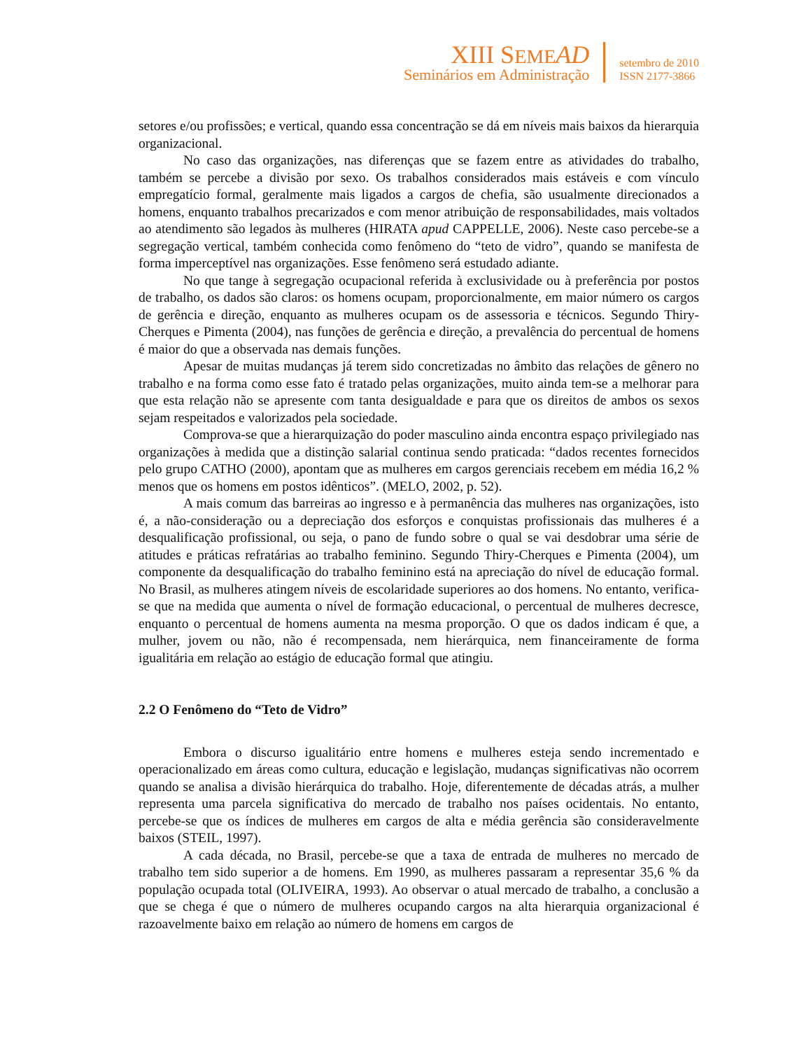XIII SEME AD
Seminários em Administração
setembro de 2010
ISSN 2177-3866
setores e/ou profissões; e vertical, quando essa concentração se dá em níveis mais baixos da hierarquia organizacional.
No caso das organizações, nas diferenças que se fazem entre as atividades do trabalho, também se percebe a divisão por sexo. Os trabalhos considerados mais estáveis e com vínculo empregatício formal, geralmente mais ligados a cargos de chefia, são usualmente direcionados a homens, enquanto trabalhos precarizados e com menor atribuição de responsabilidades, mais voltados ao atendimento são legados às mulheres (HIRATA apud CAPPELLE, 2006). Neste caso percebe-se a segregação vertical, também conhecida como fenômeno do “teto de vidro”, quando se manifesta de forma imperceptível nas organizações. Esse fenômeno será estudado adiante.
No que tange à segregação ocupacional referida à exclusividade ou à preferência por postos de trabalho, os dados são claros: os homens ocupam, proporcionalmente, em maior número os cargos de gerência e direção, enquanto as mulheres ocupam os de assessoria e técnicos. Segundo Thiry-Cherques e Pimenta (2004), nas funções de gerência e direção, a prevalência do percentual de homens é maior do que a observada nas demais funções.
Apesar de muitas mudanças já terem sido concretizadas no âmbito das relações de gênero no trabalho e na forma como esse fato é tratado pelas organizações, muito ainda tem-se a melhorar para que esta relação não se apresente com tanta desigualdade e para que os direitos de ambos os sexos sejam respeitados e valorizados pela sociedade.
Comprova-se que a hierarquização do poder masculino ainda encontra espaço privilegiado nas organizações à medida que a distinção salarial continua sendo praticada: “dados recentes fornecidos pelo grupo CATHO (2000), apontam que as mulheres em cargos gerenciais recebem em média 16,2 % menos que os homens em postos idênticos”. (MELO, 2002, p. 52).
A mais comum das barreiras ao ingresso e à permanência das mulheres nas organizações, isto é, a não-consideração ou a depreciação dos esforços e conquistas profissionais das mulheres é a desqualificação profissional, ou seja, o pano de fundo sobre o qual se vai desdobrar uma série de atitudes e práticas refratárias ao trabalho feminino. Segundo Thiry-Cherques e Pimenta (2004), um componente da desqualificação do trabalho feminino está na apreciação do nível de educação formal. No Brasil, as mulheres atingem níveis de escolaridade superiores ao dos homens. No entanto, verifica-se que na medida que aumenta o nível de formação educacional, o percentual de mulheres decresce, enquanto o percentual de homens aumenta na mesma proporção. O que os dados indicam é que, a mulher, jovem ou não, não é recompensada, nem hierárquica, nem financeiramente de forma igualitária em relação ao estágio de educação formal que atingiu.
2.2 O Fenômeno do “Teto de Vidro”
Embora o discurso igualitário entre homens e mulheres esteja sendo incrementado e operacionalizado em áreas como cultura, educação e legislação, mudanças significativas não ocorrem quando se analisa a divisão hierárquica do trabalho. Hoje, diferentemente de décadas atrás, a mulher representa uma parcela significativa do mercado de trabalho nos países ocidentais. No entanto, percebe-se que os índices de mulheres em cargos de alta e média gerência são consideravelmente baixos (STEIL, 1997).
A cada década, no Brasil, percebe-se que a taxa de entrada de mulheres no mercado de trabalho tem sido superior a de homens. Em 1990, as mulheres passaram a representar 35,6 % da população ocupada total (OLIVEIRA, 1993). Ao observar o atual mercado de trabalho, a conclusão a que se chega é que o número de mulheres ocupando cargos na alta hierarquia organizacional é razoavelmente baixo em relação ao número de homens em cargos de